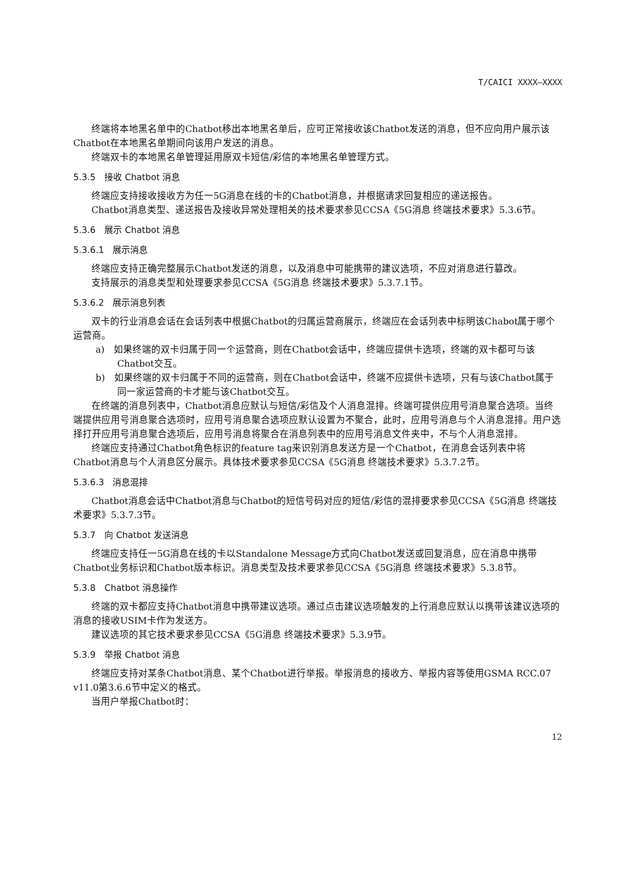T/CAICI XXXX—XXXX
终端将本地黑名单中的Chatbot移出本地黑名单后，应可正常接收该Chatbot发送的消息，但不应向用户展示该Chatbot在本地黑名单期间向该用户发送的消息。
终端双卡的本地黑名单管理延用原双卡短信/彩信的本地黑名单管理方式。
5.3.5　接收 Chatbot 消息
终端应支持接收接收方为任一5G消息在线的卡的Chatbot消息，并根据请求回复相应的递送报告。
Chatbot消息类型、递送报告及接收异常处理相关的技术要求参见CCSA《5G消息 终端技术要求》5.3.6节。
5.3.6　展示 Chatbot 消息
5.3.6.1　展示消息
终端应支持正确完整展示Chatbot发送的消息，以及消息中可能携带的建议选项，不应对消息进行篡改。
支持展示的消息类型和处理要求参见CCSA《5G消息 终端技术要求》5.3.7.1节。
5.3.6.2　展示消息列表
双卡的行业消息会话在会话列表中根据Chatbot的归属运营商展示，终端应在会话列表中标明该Chabot属于哪个运营商。
a)　如果终端的双卡归属于同一个运营商，则在Chatbot会话中，终端应提供卡选项，终端的双卡都可与该Chatbot交互。
b)　如果终端的双卡归属于不同的运营商，则在Chatbot会话中，终端不应提供卡选项，只有与该Chatbot属于同一家运营商的卡才能与该Chatbot交互。
在终端的消息列表中，Chatbot消息应默认与短信/彩信及个人消息混排。终端可提供应用号消息聚合选项。当终端提供应用号消息聚合选项时，应用号消息聚合选项应默认设置为不聚合，此时，应用号消息与个人消息混排。用户选择打开应用号消息聚合选项后，应用号消息将聚合在消息列表中的应用号消息文件夹中，不与个人消息混排。
终端应支持通过Chatbot角色标识的feature tag来识别消息发送方是一个Chatbot，在消息会话列表中将Chatbot消息与个人消息区分展示。具体技术要求参见CCSA《5G消息 终端技术要求》5.3.7.2节。
5.3.6.3　消息混排
Chatbot消息会话中Chatbot消息与Chatbot的短信号码对应的短信/彩信的混排要求参见CCSA《5G消息 终端技术要求》5.3.7.3节。
5.3.7　向 Chatbot 发送消息
终端应支持任一5G消息在线的卡以Standalone Message方式向Chatbot发送或回复消息，应在消息中携带Chatbot业务标识和Chatbot版本标识。消息类型及技术要求参见CCSA《5G消息 终端技术要求》5.3.8节。
5.3.8　Chatbot 消息操作
终端的双卡都应支持Chatbot消息中携带建议选项。通过点击建议选项触发的上行消息应默认以携带该建议选项的消息的接收USIM卡作为发送方。
建议选项的其它技术要求参见CCSA《5G消息 终端技术要求》5.3.9节。
5.3.9　举报 Chatbot 消息
终端应支持对某条Chatbot消息、某个Chatbot进行举报。举报消息的接收方、举报内容等使用GSMA RCC.07 v11.0第3.6.6节中定义的格式。
当用户举报Chatbot时：
12